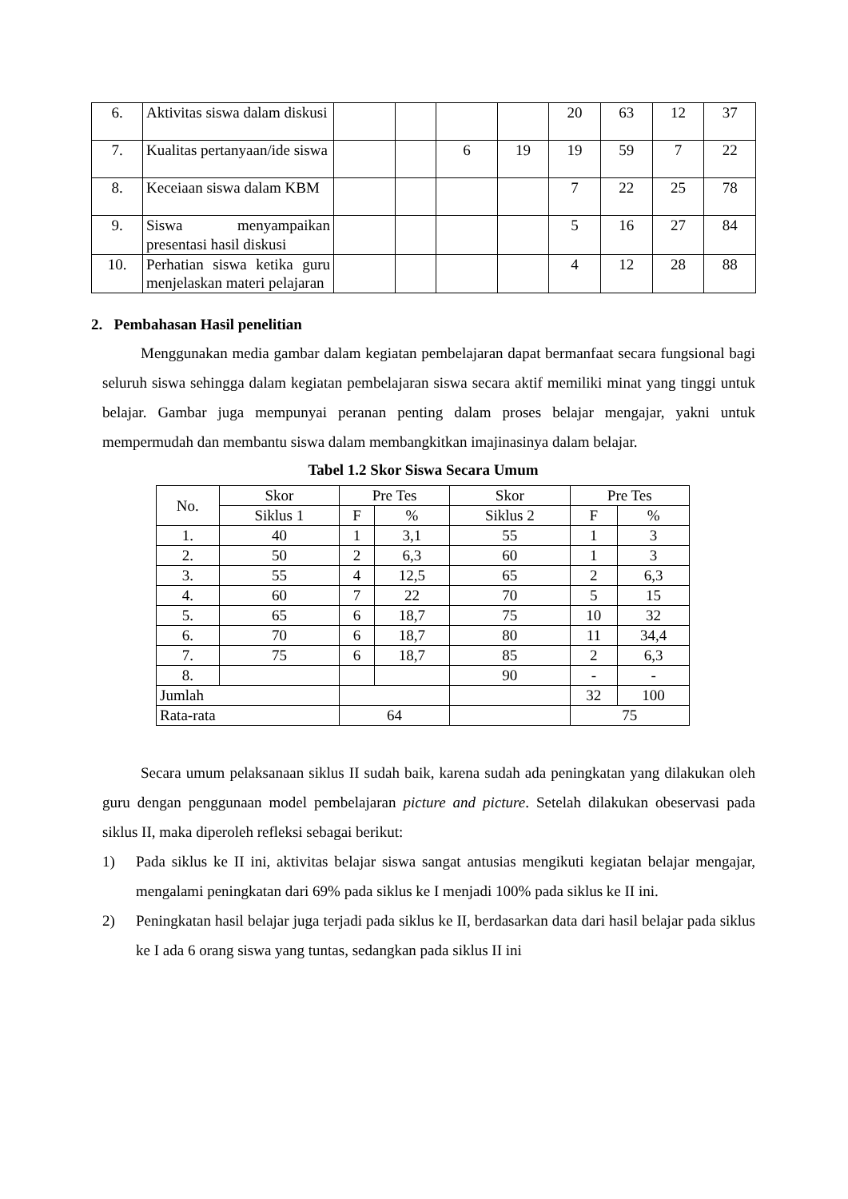| 6. | Aktivitas siswa dalam diskusi | | | | | 20 | 63 | 12 | 37 |
| 7. | Kualitas pertanyaan/ide siswa | | | 6 | 19 | 19 | 59 | 7 | 22 |
| 8. | Keceiaan siswa dalam KBM | | | | | 7 | 22 | 25 | 78 |
| 9. | Siswa menyampaikan presentasi hasil diskusi | | | | | 5 | 16 | 27 | 84 |
| 10. | Perhatian siswa ketika guru menjelaskan materi pelajaran | | | | | 4 | 12 | 28 | 88 |
2. Pembahasan Hasil penelitian
Menggunakan media gambar dalam kegiatan pembelajaran dapat bermanfaat secara fungsional bagi seluruh siswa sehingga dalam kegiatan pembelajaran siswa secara aktif memiliki minat yang tinggi untuk belajar. Gambar juga mempunyai peranan penting dalam proses belajar mengajar, yakni untuk mempermudah dan membantu siswa dalam membangkitkan imajinasinya dalam belajar.
Tabel 1.2 Skor Siswa Secara Umum
| No. | Skor | Pre Tes | | Skor | Pre Tes | |
| | Siklus 1 | F | % | Siklus 2 | F | % |
| 1. | 40 | 1 | 3,1 | 55 | 1 | 3 |
| 2. | 50 | 2 | 6,3 | 60 | 1 | 3 |
| 3. | 55 | 4 | 12,5 | 65 | 2 | 6,3 |
| 4. | 60 | 7 | 22 | 70 | 5 | 15 |
| 5. | 65 | 6 | 18,7 | 75 | 10 | 32 |
| 6. | 70 | 6 | 18,7 | 80 | 11 | 34,4 |
| 7. | 75 | 6 | 18,7 | 85 | 2 | 6,3 |
| 8. | | | | 90 | - | - |
| Jumlah | | | | | 32 | 100 |
| Rata-rata | | 64 | | | 75 | |
Secara umum pelaksanaan siklus II sudah baik, karena sudah ada peningkatan yang dilakukan oleh guru dengan penggunaan model pembelajaran picture and picture. Setelah dilakukan obeservasi pada siklus II, maka diperoleh refleksi sebagai berikut:
1) Pada siklus ke II ini, aktivitas belajar siswa sangat antusias mengikuti kegiatan belajar mengajar, mengalami peningkatan dari 69% pada siklus ke I menjadi 100% pada siklus ke II ini.
2) Peningkatan hasil belajar juga terjadi pada siklus ke II, berdasarkan data dari hasil belajar pada siklus ke I ada 6 orang siswa yang tuntas, sedangkan pada siklus II ini